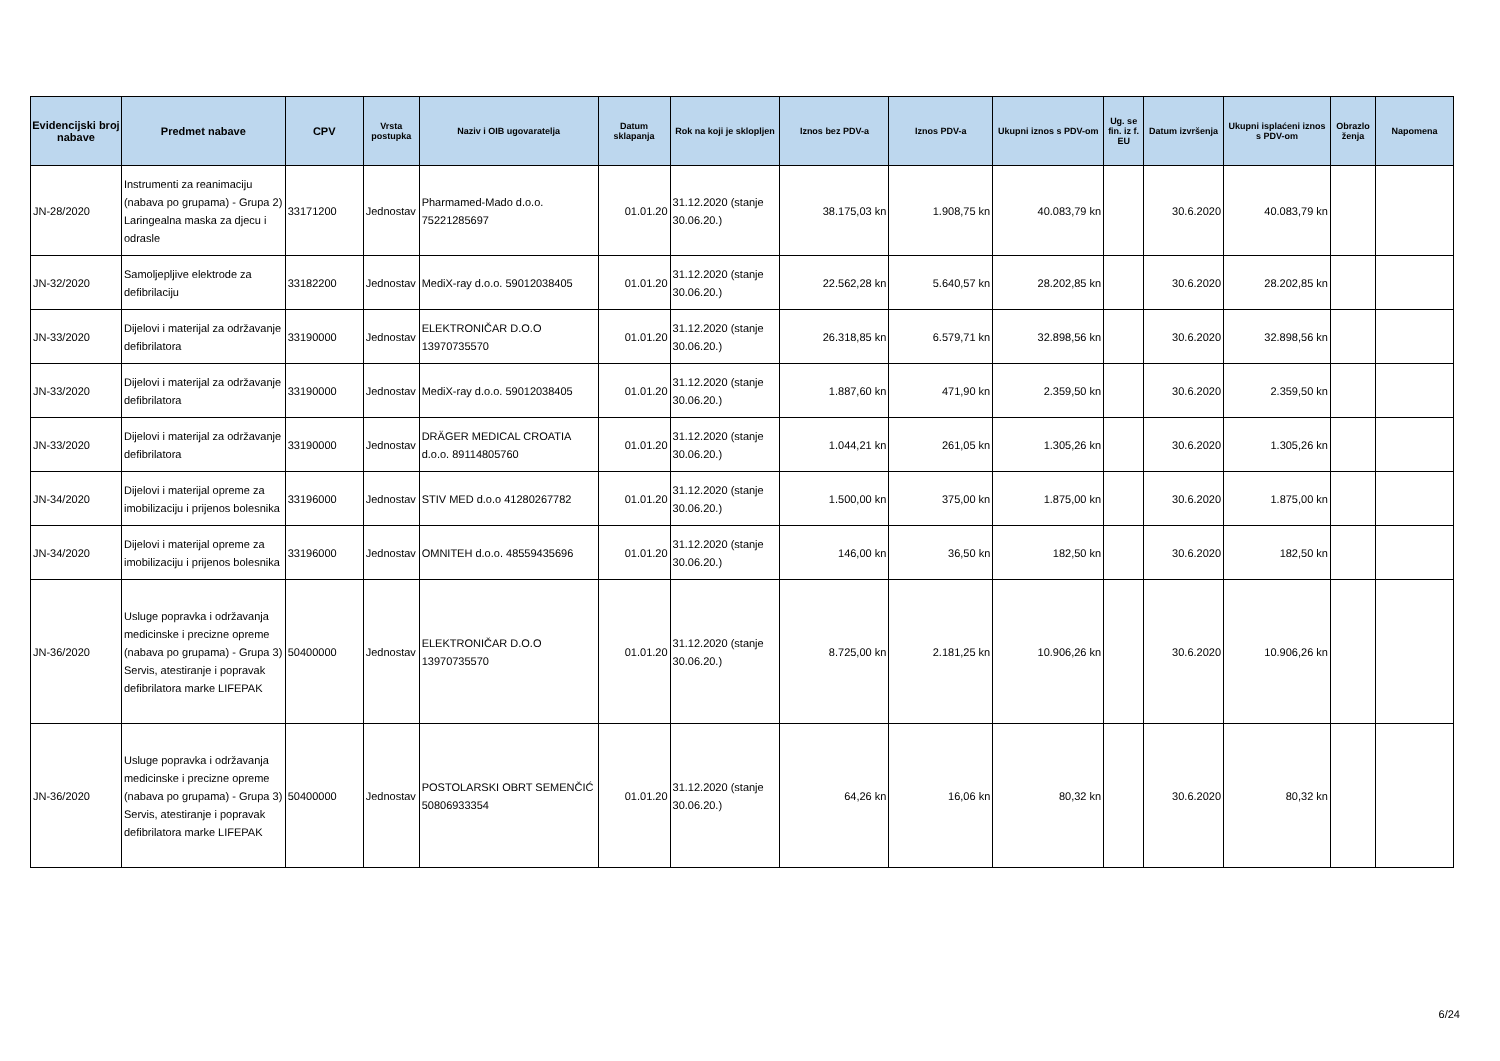| Evidencijski broj nabave | Predmet nabave | CPV | Vrsta postupka | Naziv i OIB ugovaratelja | Datum sklapanja | Rok na koji je sklopljen | Iznos bez PDV-a | Iznos PDV-a | Ukupni iznos s PDV-om | Ug. se fin. iz f. EU | Datum izvršenja | Ukupni isplaćeni iznos s PDV-om | Obrazlo ženja | Napomena |
| --- | --- | --- | --- | --- | --- | --- | --- | --- | --- | --- | --- | --- | --- | --- |
| JN-28/2020 | Instrumenti za reanimaciju (nabava po grupama) - Grupa 2) Laringealna maska za djecu i odrasle | 33171200 | Jednostav | Pharmamed-Mado d.o.o. 75221285697 | 01.01.20 | 31.12.2020 (stanje 30.06.20.) | 38.175,03 kn | 1.908,75 kn | 40.083,79 kn | | 30.6.2020 | 40.083,79 kn | | |
| JN-32/2020 | Samoljepljive elektrode za defibrilaciju | 33182200 | Jednostav | MediX-ray d.o.o. 59012038405 | 01.01.20 | 31.12.2020 (stanje 30.06.20.) | 22.562,28 kn | 5.640,57 kn | 28.202,85 kn | | 30.6.2020 | 28.202,85 kn | | |
| JN-33/2020 | Dijelovi i materijal za održavanje defibrilatora | 33190000 | Jednostav | ELEKTRONIČAR D.O.O 13970735570 | 01.01.20 | 31.12.2020 (stanje 30.06.20.) | 26.318,85 kn | 6.579,71 kn | 32.898,56 kn | | 30.6.2020 | 32.898,56 kn | | |
| JN-33/2020 | Dijelovi i materijal za održavanje defibrilatora | 33190000 | Jednostav | MediX-ray d.o.o. 59012038405 | 01.01.20 | 31.12.2020 (stanje 30.06.20.) | 1.887,60 kn | 471,90 kn | 2.359,50 kn | | 30.6.2020 | 2.359,50 kn | | |
| JN-33/2020 | Dijelovi i materijal za održavanje defibrilatora | 33190000 | Jednostav | DRÄGER MEDICAL CROATIA d.o.o. 89114805760 | 01.01.20 | 31.12.2020 (stanje 30.06.20.) | 1.044,21 kn | 261,05 kn | 1.305,26 kn | | 30.6.2020 | 1.305,26 kn | | |
| JN-34/2020 | Dijelovi i materijal opreme za imobilizaciju i prijenos bolesnika | 33196000 | Jednostav | STIV MED d.o.o 41280267782 | 01.01.20 | 31.12.2020 (stanje 30.06.20.) | 1.500,00 kn | 375,00 kn | 1.875,00 kn | | 30.6.2020 | 1.875,00 kn | | |
| JN-34/2020 | Dijelovi i materijal opreme za imobilizaciju i prijenos bolesnika | 33196000 | Jednostav | OMNITEH d.o.o. 48559435696 | 01.01.20 | 31.12.2020 (stanje 30.06.20.) | 146,00 kn | 36,50 kn | 182,50 kn | | 30.6.2020 | 182,50 kn | | |
| JN-36/2020 | Usluge popravka i održavanja medicinske i precizne opreme (nabava po grupama) - Grupa 3) Servis, atestiranje i popravak defibrilatora marke LIFEPAK | 50400000 | Jednostav | ELEKTRONIČAR D.O.O 13970735570 | 01.01.20 | 31.12.2020 (stanje 30.06.20.) | 8.725,00 kn | 2.181,25 kn | 10.906,26 kn | | 30.6.2020 | 10.906,26 kn | | |
| JN-36/2020 | Usluge popravka i održavanja medicinske i precizne opreme (nabava po grupama) - Grupa 3) Servis, atestiranje i popravak defibrilatora marke LIFEPAK | 50400000 | Jednostav | POSTOLARSKI OBRT SEMENČIĆ 50806933354 | 01.01.20 | 31.12.2020 (stanje 30.06.20.) | 64,26 kn | 16,06 kn | 80,32 kn | | 30.6.2020 | 80,32 kn | | |
6/24